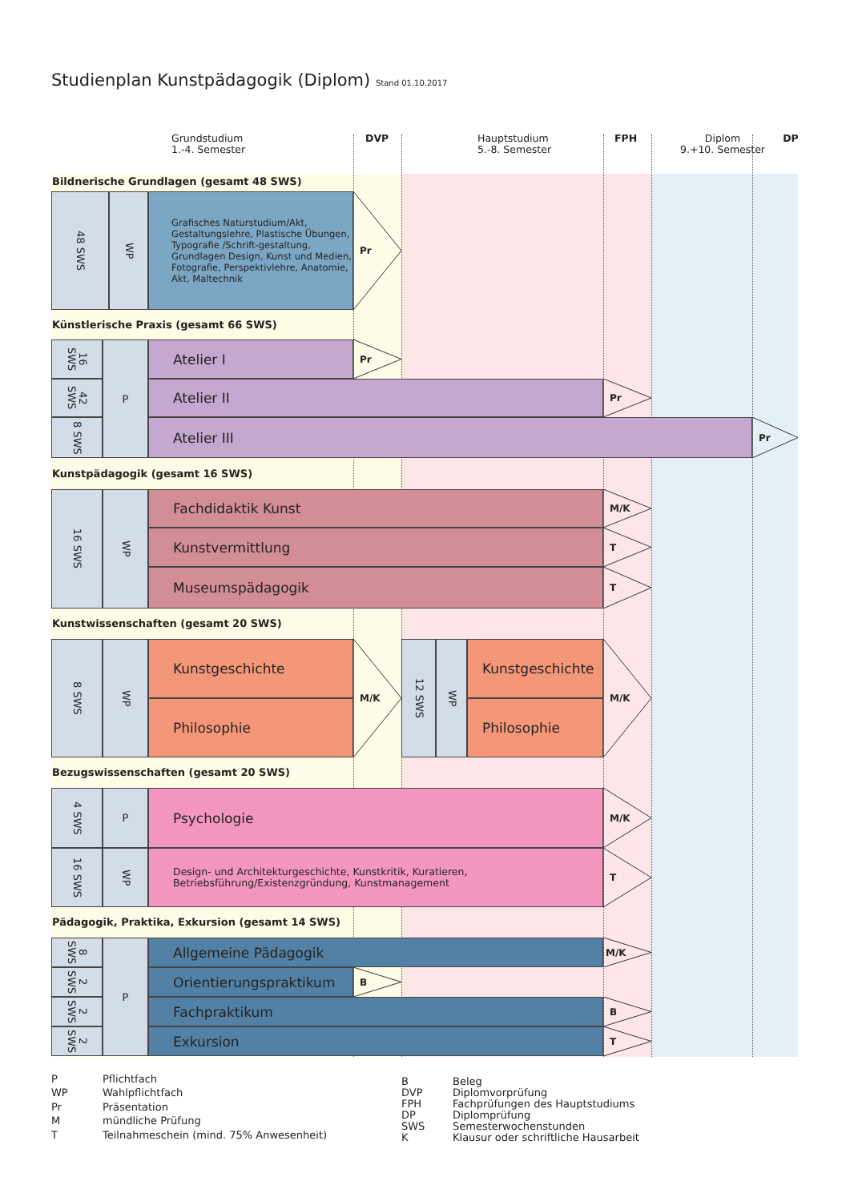Studienplan Kunstpädagogik (Diplom) Stand 01.10.2017
Grundstudium
1.-4. Semester
DVP Hauptstudium
5.-8. Semester
FPH Diplom
9.+10. Semester
DP
Bildnerische Grundlagen (gesamt 48 SWS)
48 SWS
WP
Grafisches Naturstudium/Akt, Gestaltungslehre, Plastische Übungen, Typografie /Schrift-gestaltung, Grundlagen Design, Kunst und Medien, Fotografie, Perspektivlehre, Anatomie, Akt, Maltechnik
Pr
Künstlerische Praxis (gesamt 66 SWS)
16 SWS
42 SWS
8 SWS
P
Atelier I
Pr
Atelier II
Pr
Atelier III
Pr
Kunstpädagogik (gesamt 16 SWS)
16 SWS
WP
Fachdidaktik Kunst
M/K
Kunstvermittlung
T
Museumspädagogik
T
Kunstwissenschaften (gesamt 20 SWS)
8 SWS
WP
Kunstgeschichte
Philosophie
M/K
12 SWS
WP
Kunstgeschichte
Philosophie
M/K
Bezugswissenschaften (gesamt 20 SWS)
4 SWS
P
Psychologie
M/K
16 SWS
WP
Design- und Architekturgeschichte, Kunstkritik, Kuratieren,
Betriebsführung/Existenzgründung, Kunstmanagement
T
Pädagogik, Praktika, Exkursion (gesamt 14 SWS)
8 SWS
2 SWS
2 SWS
2 SWS
P
Allgemeine Pädagogik
M/K
Orientierungspraktikum
B
Fachpraktikum
B
Exkursion
T
| P | Pflichtfach |
| WP | Wahlpflichtfach |
| Pr | Präsentation |
| M | mündliche Prüfung |
| T | Teilnahmeschein (mind. 75% Anwesenheit) |
| B | Beleg |
| DVP | Diplomvorprüfung |
| FPH | Fachprüfungen des Hauptstudiums |
| DP | Diplomprüfung |
| SWS | Semesterwochenstunden |
| K | Klausur oder schriftliche Hausarbeit |